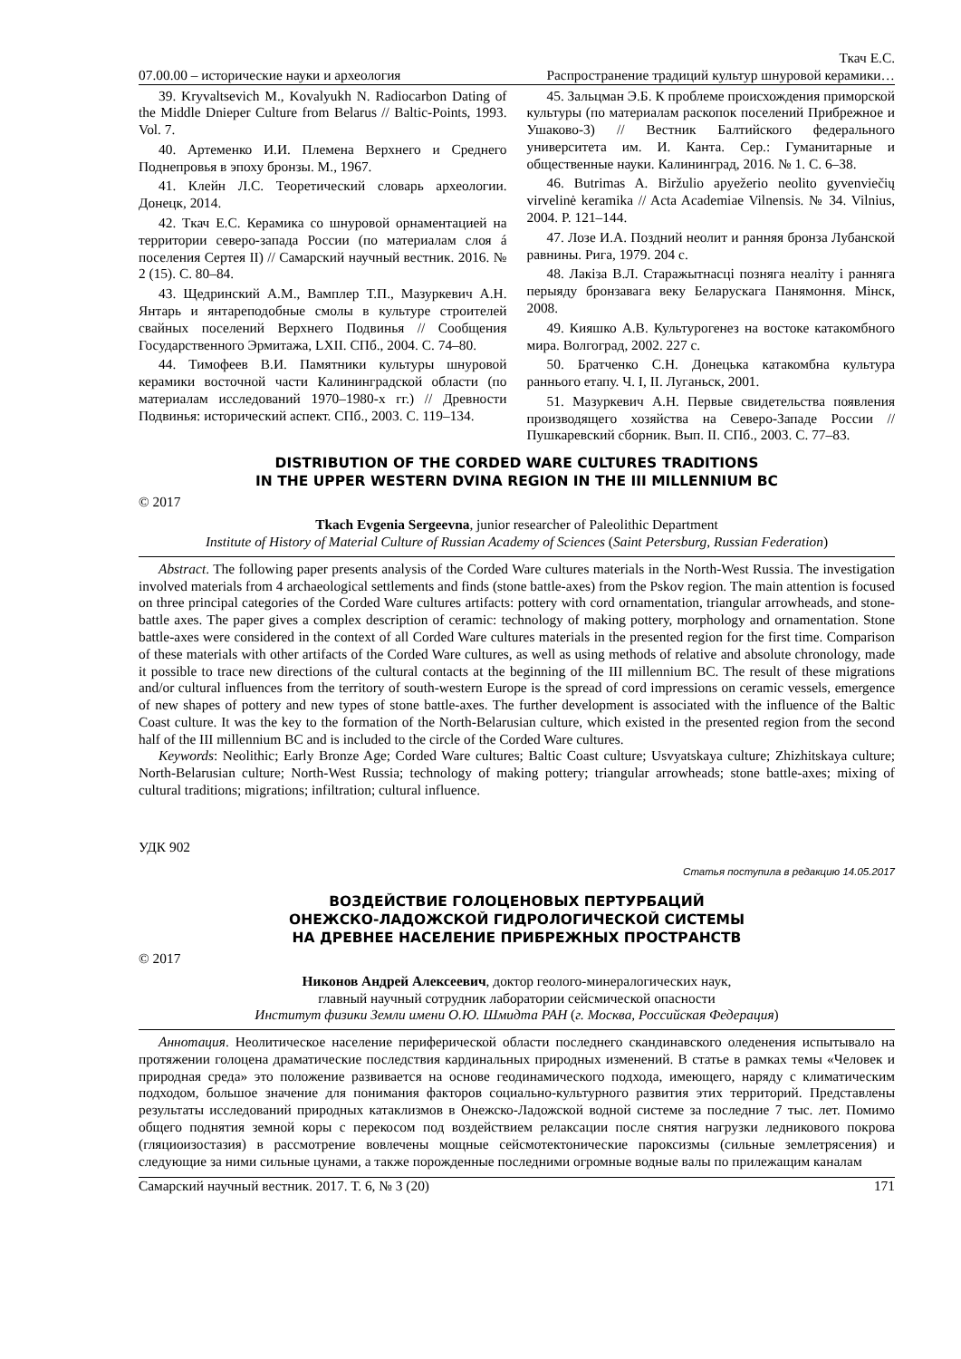Ткач Е.С.
07.00.00 – исторические науки и археология Распространение традиций культур шнуровой керамики…
39. Kryvaltsevich M., Kovalyukh N. Radiocarbon Dating of the Middle Dnieper Culture from Belarus // Baltic-Points, 1993. Vol. 7.
40. Артеменко И.И. Племена Верхнего и Среднего Поднепровья в эпоху бронзы. М., 1967.
41. Клейн Л.С. Теоретический словарь археологии. Донецк, 2014.
42. Ткач Е.С. Керамика со шнуровой орнаментацией на территории северо-запада России (по материалам слоя á поселения Сертея II) // Самарский научный вестник. 2016. № 2 (15). С. 80–84.
43. Щедринский А.М., Вамплер Т.П., Мазуркевич А.Н. Янтарь и янтареподобные смолы в культуре строителей свайных поселений Верхнего Подвинья // Сообщения Государственного Эрмитажа, LXII. СПб., 2004. С. 74–80.
44. Тимофеев В.И. Памятники культуры шнуровой керамики восточной части Калининградской области (по материалам исследований 1970–1980-х гг.) // Древности Подвинья: исторический аспект. СПб., 2003. С. 119–134.
45. Зальцман Э.Б. К проблеме происхождения приморской культуры (по материалам раскопок поселений Прибрежное и Ушаково-3) // Вестник Балтийского федерального университета им. И. Канта. Сер.: Гуманитарные и общественные науки. Калининград, 2016. № 1. С. 6–38.
46. Butrimas A. Biržulio apyežerio neolito gyvenviečių virvelinė keramika // Acta Academiae Vilnensis. № 34. Vilnius, 2004. P. 121–144.
47. Лозе И.А. Поздний неолит и ранняя бронза Лубанской равнины. Рига, 1979. 204 с.
48. Лакіза В.Л. Старажытнасці позняга неаліту і ранняга перыяду бронзавага веку Беларускага Панямоння. Мінск, 2008.
49. Кияшко А.В. Культурогенез на востоке катакомбного мира. Волгоград, 2002. 227 с.
50. Братченко С.Н. Донецька катакомбна культура раннього етапу. Ч. I, II. Луганьск, 2001.
51. Мазуркевич А.Н. Первые свидетельства появления производящего хозяйства на Северо-Западе России // Пушкаревский сборник. Вып. II. СПб., 2003. С. 77–83.
DISTRIBUTION OF THE CORDED WARE CULTURES TRADITIONS
IN THE UPPER WESTERN DVINA REGION IN THE III MILLENNIUM BC
© 2017
Tkach Evgenia Sergeevna, junior researcher of Paleolithic Department
Institute of History of Material Culture of Russian Academy of Sciences (Saint Petersburg, Russian Federation)
Abstract. The following paper presents analysis of the Corded Ware cultures materials in the North-West Russia. The investigation involved materials from 4 archaeological settlements and finds (stone battle-axes) from the Pskov region. The main attention is focused on three principal categories of the Corded Ware cultures artifacts: pottery with cord ornamentation, triangular arrowheads, and stone-battle axes. The paper gives a complex description of ceramic: technology of making pottery, morphology and ornamentation. Stone battle-axes were considered in the context of all Corded Ware cultures materials in the presented region for the first time. Comparison of these materials with other artifacts of the Corded Ware cultures, as well as using methods of relative and absolute chronology, made it possible to trace new directions of the cultural contacts at the beginning of the III millennium BC. The result of these migrations and/or cultural influences from the territory of south-western Europe is the spread of cord impressions on ceramic vessels, emergence of new shapes of pottery and new types of stone battle-axes. The further development is associated with the influence of the Baltic Coast culture. It was the key to the formation of the North-Belarusian culture, which existed in the presented region from the second half of the III millennium BC and is included to the circle of the Corded Ware cultures.
Keywords: Neolithic; Early Bronze Age; Corded Ware cultures; Baltic Coast culture; Usvyatskaya culture; Zhizhitskaya culture; North-Belarusian culture; North-West Russia; technology of making pottery; triangular arrowheads; stone battle-axes; mixing of cultural traditions; migrations; infiltration; cultural influence.
УДК 902
Статья поступила в редакцию 14.05.2017
ВОЗДЕЙСТВИЕ ГОЛОЦЕНОВЫХ ПЕРТУРБАЦИЙ
ОНЕЖСКО-ЛАДОЖСКОЙ ГИДРОЛОГИЧЕСКОЙ СИСТЕМЫ
НА ДРЕВНЕЕ НАСЕЛЕНИЕ ПРИБРЕЖНЫХ ПРОСТРАНСТВ
© 2017
Никонов Андрей Алексеевич, доктор геолого-минералогических наук,
главный научный сотрудник лаборатории сейсмической опасности
Институт физики Земли имени О.Ю. Шмидта РАН (г. Москва, Российская Федерация)
Аннотация. Неолитическое население периферической области последнего скандинавского оледенения испытывало на протяжении голоцена драматические последствия кардинальных природных изменений. В статье в рамках темы «Человек и природная среда» это положение развивается на основе геодинамического подхода, имеющего, наряду с климатическим подходом, большое значение для понимания факторов социально-культурного развития этих территорий. Представлены результаты исследований природных катаклизмов в Онежско-Ладожской водной системе за последние 7 тыс. лет. Помимо общего поднятия земной коры с перекосом под воздействием релаксации после снятия нагрузки ледникового покрова (гляциоизостазия) в рассмотрение вовлечены мощные сейсмотектонические пароксизмы (сильные землетрясения) и следующие за ними сильные цунами, а также порожденные последними огромные водные валы по прилежащим каналам
Самарский научный вестник. 2017. Т. 6, № 3 (20) 171